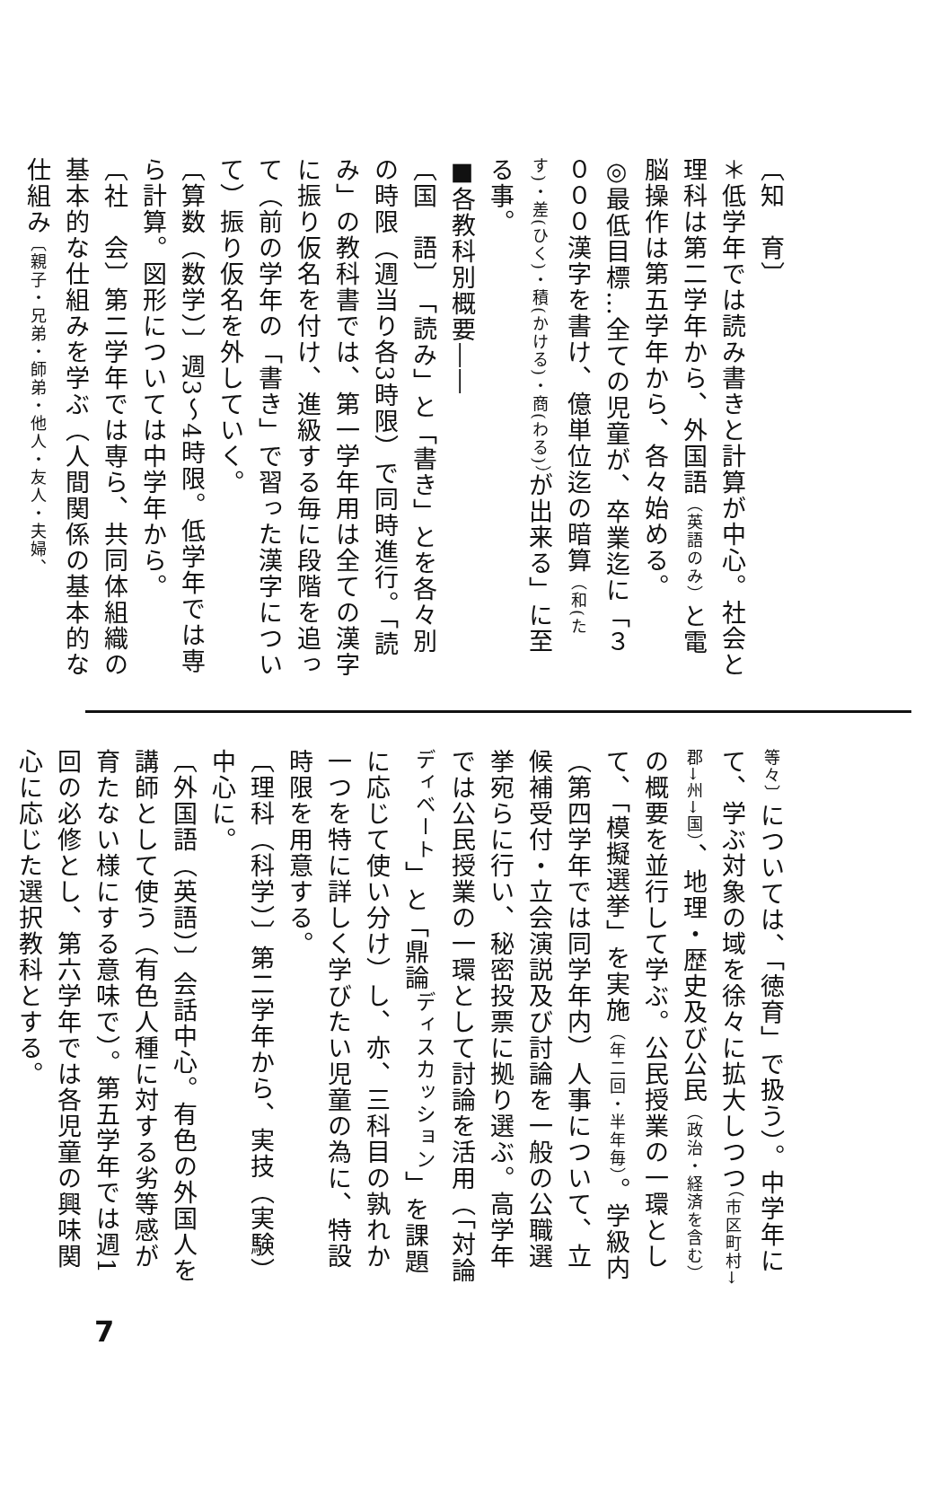〔知　育〕
＊低学年では読み書きと計算が中心。社会と理科は第二学年から、外国語（英語のみ）と電脳操作は第五学年から、各々始める。
◎最低目標…全ての児童が、卒業迄に「３０００漢字を書け、億単位迄の暗算（和(たす)・差(ひく)・積(かける)・商(わる)）が出来る」に至る事。
■各教科別概要――
〔国　語〕　「読み」と「書き」とを各々別の時限（週当り各3時限）で同時進行。「読み」の教科書では、第一学年用は全ての漢字に振り仮名を付け、進級する毎に段階を追って（前の学年の「書き」で習った漢字について）振り仮名を外していく。
〔算数（数学）〕週3～4時限。低学年では専ら計算。図形については中学年から。
〔社　会〕第二学年では専ら、共同体組織の基本的な仕組みを学ぶ（人間関係の基本的な仕組み〔親子・兄弟・師弟・他人・友人・夫婦、
等々〕については、「徳育」で扱う）。中学年にて、学ぶ対象の域を徐々に拡大しつつ（市区町村→郡→州→国）、地理・歴史及び公民（政治・経済を含む）の概要を並行して学ぶ。公民授業の一環として、「模擬選挙」を実施（年二回・半年毎）。学級内（第四学年では同学年内）人事について、立候補受付・立会演説及び討論を一般の公職選挙宛らに行い、秘密投票に拠り選ぶ。高学年では公民授業の一環として討論を活用（「対論<sup>ディベート</sup>」と「鼎論<sup>ディスカッション</sup>」を課題に応じて使い分け）し、亦、三科目の孰れか一つを特に詳しく学びたい児童の為に、特設時限を用意する。
〔理科（科学）〕第二学年から、実技（実験）中心に。
〔外国語（英語）〕会話中心。有色の外国人を講師として使う（有色人種に対する劣等感が育たない様にする意味で）。第五学年では週1回の必修とし、第六学年では各児童の興味関心に応じた選択教科とする。
7